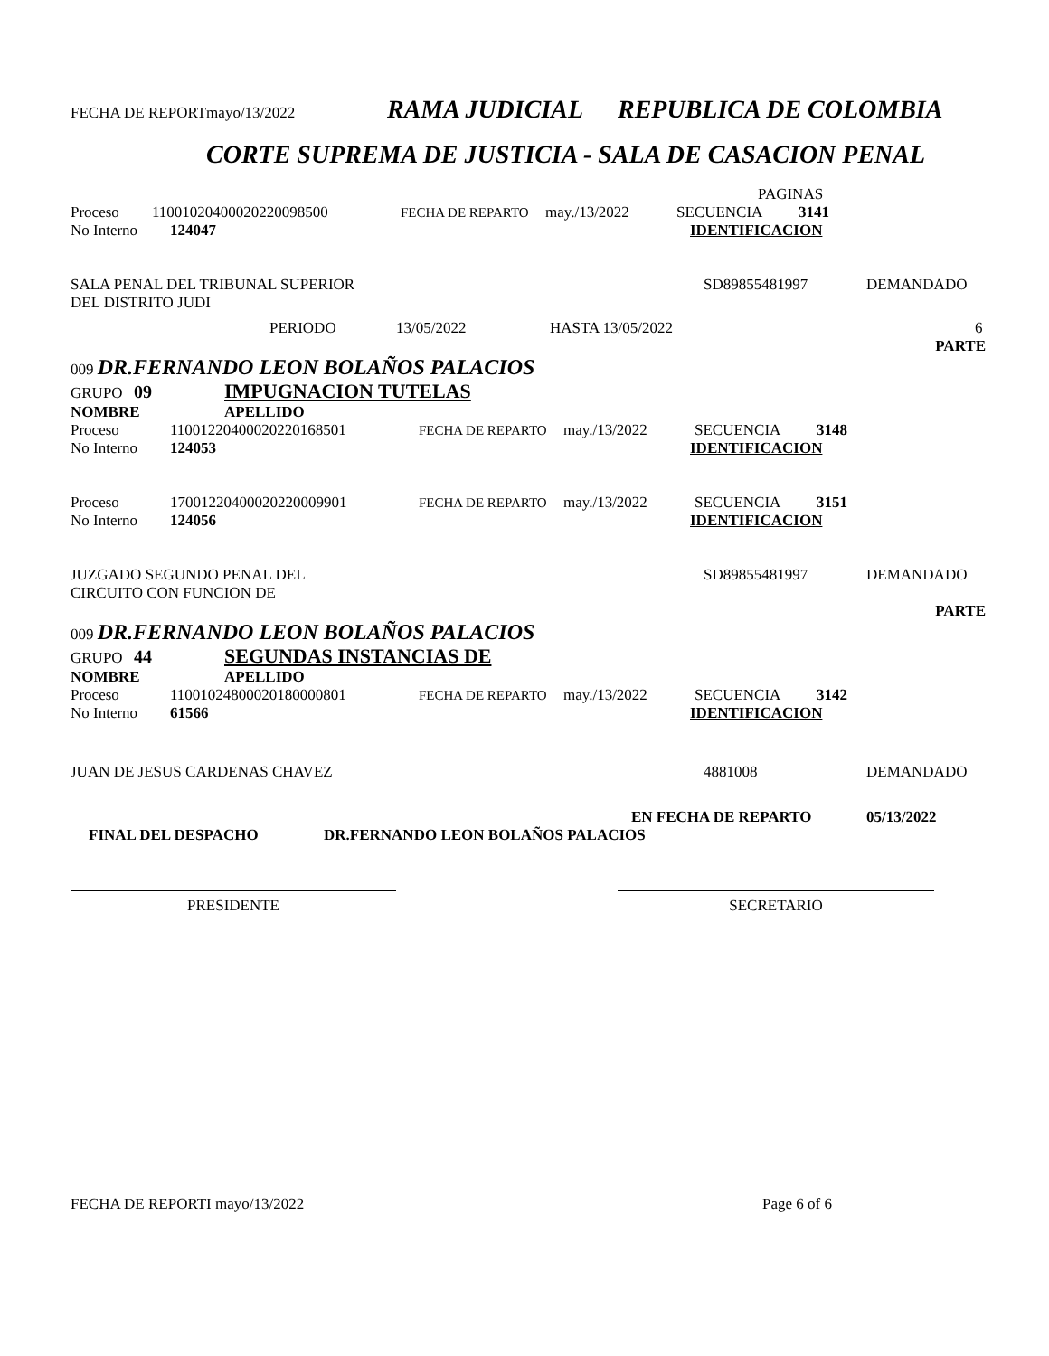FECHA DE REPORTmayo/13/2022 RAMA JUDICIAL REPUBLICA DE COLOMBIA
CORTE SUPREMA DE JUSTICIA - SALA DE CASACION PENAL
PAGINAS
Proceso 11001020400020220098500 FECHA DE REPARTO may./13/2022 SECUENCIA 3141
No Interno 124047 IDENTIFICACION
SALA PENAL DEL TRIBUNAL SUPERIOR
DEL DISTRITO JUDI SD89855481997 DEMANDADO
PERIODO 13/05/2022 HASTA 13/05/2022 6
PARTE
009 DR.FERNANDO LEON BOLAÑOS PALACIOS
GRUPO 09 IMPUGNACION TUTELAS
NOMBRE APELLIDO
Proceso 11001220400020220168501 FECHA DE REPARTO may./13/2022 SECUENCIA 3148
No Interno 124053 IDENTIFICACION
Proceso 17001220400020220009901 FECHA DE REPARTO may./13/2022 SECUENCIA 3151
No Interno 124056 IDENTIFICACION
JUZGADO SEGUNDO PENAL DEL
CIRCUITO CON FUNCION DE SD89855481997 DEMANDADO
PARTE
009 DR.FERNANDO LEON BOLAÑOS PALACIOS
GRUPO 44 SEGUNDAS INSTANCIAS DE
NOMBRE APELLIDO
Proceso 11001024800020180000801 FECHA DE REPARTO may./13/2022 SECUENCIA 3142
No Interno 61566 IDENTIFICACION
JUAN DE JESUS CARDENAS CHAVEZ 4881008 DEMANDADO
EN FECHA DE REPARTO 05/13/2022
FINAL DEL DESPACHO DR.FERNANDO LEON BOLAÑOS PALACIOS
PRESIDENTE SECRETARIO
FECHA DE REPORTI mayo/13/2022 Page 6 of 6